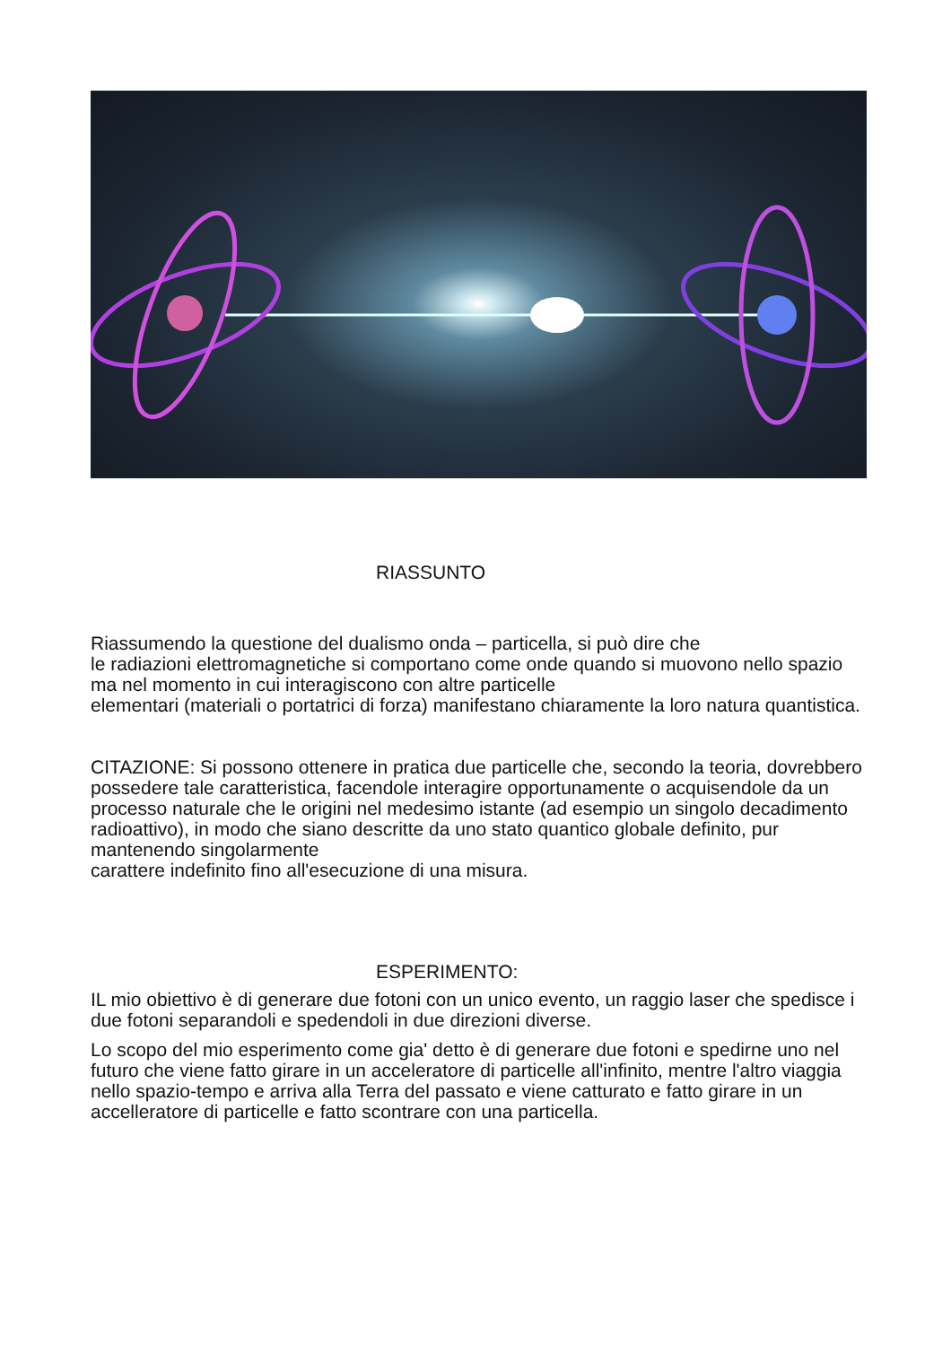RIASSUNTO
Riassumendo la questione del dualismo onda – particella, si può dire che
le radiazioni elettromagnetiche si comportano come onde quando si muovono nello spazio ma nel momento in cui interagiscono con altre particelle
elementari (materiali o portatrici di forza) manifestano chiaramente la loro natura quantistica.
CITAZIONE: Si possono ottenere in pratica due particelle che, secondo la teoria, dovrebbero possedere tale caratteristica, facendole interagire opportunamente o acquisendole da un processo naturale che le origini nel medesimo istante (ad esempio un singolo decadimento radioattivo), in modo che siano descritte da uno stato quantico globale definito, pur mantenendo singolarmente
carattere indefinito fino all'esecuzione di una misura.
ESPERIMENTO:
IL mio obiettivo è di generare due fotoni con un unico evento, un raggio laser che spedisce i due fotoni separandoli e spedendoli in due direzioni diverse.
Lo scopo del mio esperimento come gia' detto è di generare due fotoni e spedirne uno nel futuro che viene fatto girare in un acceleratore di particelle all'infinito, mentre l'altro viaggia nello spazio-tempo e arriva alla Terra del passato e viene catturato e fatto girare in un accelleratore di particelle e fatto scontrare con una particella.